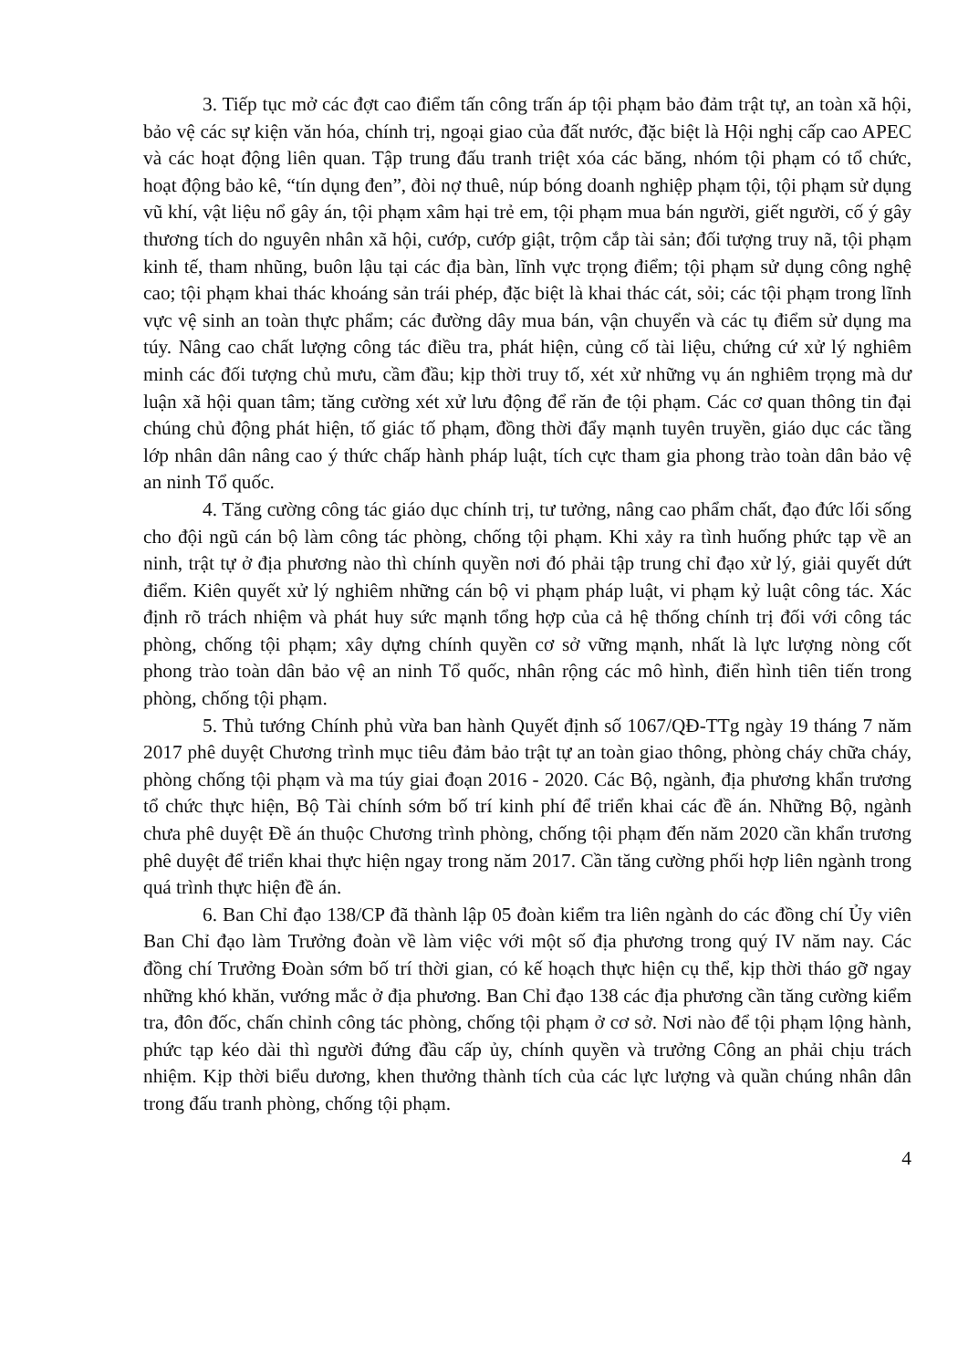3. Tiếp tục mở các đợt cao điểm tấn công trấn áp tội phạm bảo đảm trật tự, an toàn xã hội, bảo vệ các sự kiện văn hóa, chính trị, ngoại giao của đất nước, đặc biệt là Hội nghị cấp cao APEC và các hoạt động liên quan. Tập trung đấu tranh triệt xóa các băng, nhóm tội phạm có tổ chức, hoạt động bảo kê, “tín dụng đen”, đòi nợ thuê, núp bóng doanh nghiệp phạm tội, tội phạm sử dụng vũ khí, vật liệu nổ gây án, tội phạm xâm hại trẻ em, tội phạm mua bán người, giết người, cố ý gây thương tích do nguyên nhân xã hội, cướp, cướp giật, trộm cắp tài sản; đối tượng truy nã, tội phạm kinh tế, tham nhũng, buôn lậu tại các địa bàn, lĩnh vực trọng điểm; tội phạm sử dụng công nghệ cao; tội phạm khai thác khoáng sản trái phép, đặc biệt là khai thác cát, sỏi; các tội phạm trong lĩnh vực vệ sinh an toàn thực phẩm; các đường dây mua bán, vận chuyển và các tụ điểm sử dụng ma túy. Nâng cao chất lượng công tác điều tra, phát hiện, củng cố tài liệu, chứng cứ xử lý nghiêm minh các đối tượng chủ mưu, cầm đầu; kịp thời truy tố, xét xử những vụ án nghiêm trọng mà dư luận xã hội quan tâm; tăng cường xét xử lưu động để răn đe tội phạm. Các cơ quan thông tin đại chúng chủ động phát hiện, tố giác tố phạm, đồng thời đẩy mạnh tuyên truyền, giáo dục các tầng lớp nhân dân nâng cao ý thức chấp hành pháp luật, tích cực tham gia phong trào toàn dân bảo vệ an ninh Tổ quốc.
4. Tăng cường công tác giáo dục chính trị, tư tưởng, nâng cao phẩm chất, đạo đức lối sống cho đội ngũ cán bộ làm công tác phòng, chống tội phạm. Khi xảy ra tình huống phức tạp về an ninh, trật tự ở địa phương nào thì chính quyền nơi đó phải tập trung chỉ đạo xử lý, giải quyết dứt điểm. Kiên quyết xử lý nghiêm những cán bộ vi phạm pháp luật, vi phạm kỷ luật công tác. Xác định rõ trách nhiệm và phát huy sức mạnh tổng hợp của cả hệ thống chính trị đối với công tác phòng, chống tội phạm; xây dựng chính quyền cơ sở vững mạnh, nhất là lực lượng nòng cốt phong trào toàn dân bảo vệ an ninh Tổ quốc, nhân rộng các mô hình, điển hình tiên tiến trong phòng, chống tội phạm.
5. Thủ tướng Chính phủ vừa ban hành Quyết định số 1067/QĐ-TTg ngày 19 tháng 7 năm 2017 phê duyệt Chương trình mục tiêu đảm bảo trật tự an toàn giao thông, phòng cháy chữa cháy, phòng chống tội phạm và ma túy giai đoạn 2016 - 2020. Các Bộ, ngành, địa phương khẩn trương tổ chức thực hiện, Bộ Tài chính sớm bố trí kinh phí để triển khai các đề án. Những Bộ, ngành chưa phê duyệt Đề án thuộc Chương trình phòng, chống tội phạm đến năm 2020 cần khẩn trương phê duyệt để triển khai thực hiện ngay trong năm 2017. Cần tăng cường phối hợp liên ngành trong quá trình thực hiện đề án.
6. Ban Chỉ đạo 138/CP đã thành lập 05 đoàn kiểm tra liên ngành do các đồng chí Ủy viên Ban Chỉ đạo làm Trưởng đoàn về làm việc với một số địa phương trong quý IV năm nay. Các đồng chí Trưởng Đoàn sớm bố trí thời gian, có kế hoạch thực hiện cụ thể, kịp thời tháo gỡ ngay những khó khăn, vướng mắc ở địa phương. Ban Chỉ đạo 138 các địa phương cần tăng cường kiểm tra, đôn đốc, chấn chỉnh công tác phòng, chống tội phạm ở cơ sở. Nơi nào để tội phạm lộng hành, phức tạp kéo dài thì người đứng đầu cấp ủy, chính quyền và trưởng Công an phải chịu trách nhiệm. Kịp thời biểu dương, khen thưởng thành tích của các lực lượng và quần chúng nhân dân trong đấu tranh phòng, chống tội phạm.
4